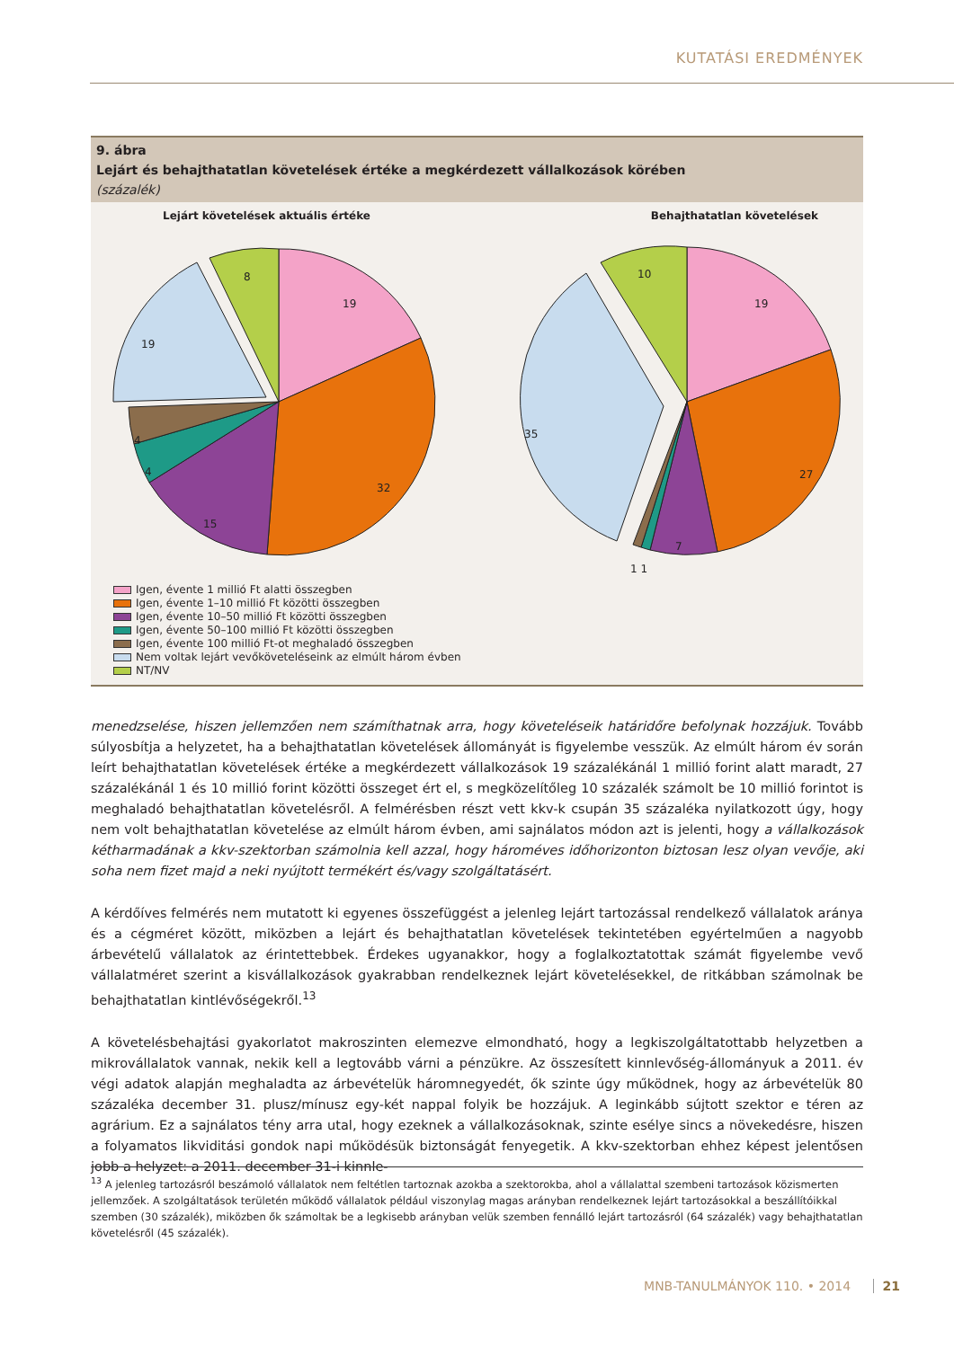KUTATÁSI EREDMÉNYEK
9. ábra
Lejárt és behajthatatlan követelések értéke a megkérdezett vállalkozások körében
(százalék)
Lejárt követelések aktuális értéke Behajthatatlan követelések
19
32
15
4
4
19
8
19
27
7
1 1
35
10
Igen, évente 1 millió Ft alatti összegben
Igen, évente 1–10 millió Ft közötti összegben
Igen, évente 10–50 millió Ft közötti összegben
Igen, évente 50–100 millió Ft közötti összegben
Igen, évente 100 millió Ft-ot meghaladó összegben
Nem voltak lejárt vevőköveteléseink az elmúlt három évben
NT/NV
menedzselése, hiszen jellemzően nem számíthatnak arra, hogy követeléseik határidőre befolynak hozzájuk. Tovább súlyosbítja a helyzetet, ha a behajthatatlan követelések állományát is figyelembe vesszük. Az elmúlt három év során leírt behajthatatlan követelések értéke a megkérdezett vállalkozások 19 százalékánál 1 millió forint alatt maradt, 27 százalékánál 1 és 10 millió forint közötti összeget ért el, s megközelítőleg 10 százalék számolt be 10 millió forintot is meghaladó behajthatatlan követelésről. A felmérésben részt vett kkv-k csupán 35 százaléka nyilatkozott úgy, hogy nem volt behajthatatlan követelése az elmúlt három évben, ami sajnálatos módon azt is jelenti, hogy a vállalkozások kétharmadának a kkv-szektorban számolnia kell azzal, hogy hároméves időhorizonton biztosan lesz olyan vevője, aki soha nem fizet majd a neki nyújtott termékért és/vagy szolgáltatásért.
A kérdőíves felmérés nem mutatott ki egyenes összefüggést a jelenleg lejárt tartozással rendelkező vállalatok aránya és a cégméret között, miközben a lejárt és behajthatatlan követelések tekintetében egyértelműen a nagyobb árbevételű vállalatok az érintettebbek. Érdekes ugyanakkor, hogy a foglalkoztatottak számát figyelembe vevő vállalatméret szerint a kisvállalkozások gyakrabban rendelkeznek lejárt követelésekkel, de ritkábban számolnak be behajthatatlan kintlévőségekről.<sup>13</sup>
A követelésbehajtási gyakorlatot makroszinten elemezve elmondható, hogy a legkiszolgáltatottabb helyzetben a mikrovállalatok vannak, nekik kell a legtovább várni a pénzükre. Az összesített kinnlevőség-állományuk a 2011. év végi adatok alapján meghaladta az árbevételük háromnegyedét, ők szinte úgy működnek, hogy az árbevételük 80 százaléka december 31. plusz/mínusz egy-két nappal folyik be hozzájuk. A leginkább sújtott szektor e téren az agrárium. Ez a sajnálatos tény arra utal, hogy ezeknek a vállalkozásoknak, szinte esélye sincs a növekedésre, hiszen a folyamatos likviditási gondok napi működésük biztonságát fenyegetik. A kkv-szektorban ehhez képest jelentősen jobb a helyzet: a 2011. december 31-i kinnle-
<sup>13</sup> A jelenleg tartozásról beszámoló vállalatok nem feltétlen tartoznak azokba a szektorokba, ahol a vállalattal szembeni tartozások közismerten jellemzőek. A szolgáltatások területén működő vállalatok például viszonylag magas arányban rendelkeznek lejárt tartozásokkal a beszállítóikkal szemben (30 százalék), miközben ők számoltak be a legkisebb arányban velük szemben fennálló lejárt tartozásról (64 százalék) vagy behajthatatlan követelésről (45 százalék).
MNB-TANULMÁNYOK 110. • 2014 21